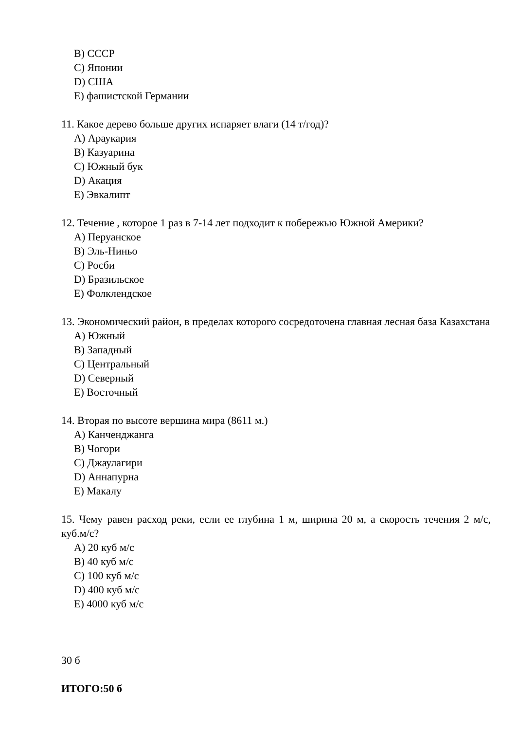B) СССР
C) Японии
D) США
E) фашистской Германии
11. Какое дерево больше других испаряет влаги (14 т/год)?
A) Араукария
B) Казуарина
C) Южный бук
D) Акация
E) Эвкалипт
12. Течение , которое 1 раз в 7-14 лет подходит к побережью Южной Америки?
A) Перуанское
B) Эль-Ниньо
C) Росби
D) Бразильское
E) Фолклендское
13. Экономический район, в пределах которого сосредоточена главная лесная база Казахстана
A) Южный
B) Западный
C) Центральный
D) Северный
E) Восточный
14. Вторая по высоте вершина мира (8611 м.)
A) Канченджанга
B) Чогори
C) Джаулагири
D) Аннапурна
E) Макалу
15. Чему равен расход реки, если ее глубина 1 м, ширина 20 м, а скорость течения 2 м/с, куб.м/с?
A) 20 куб м/с
B) 40 куб м/с
C) 100 куб м/с
D) 400 куб м/с
E) 4000 куб м/с
30 б
ИТОГО:50 б